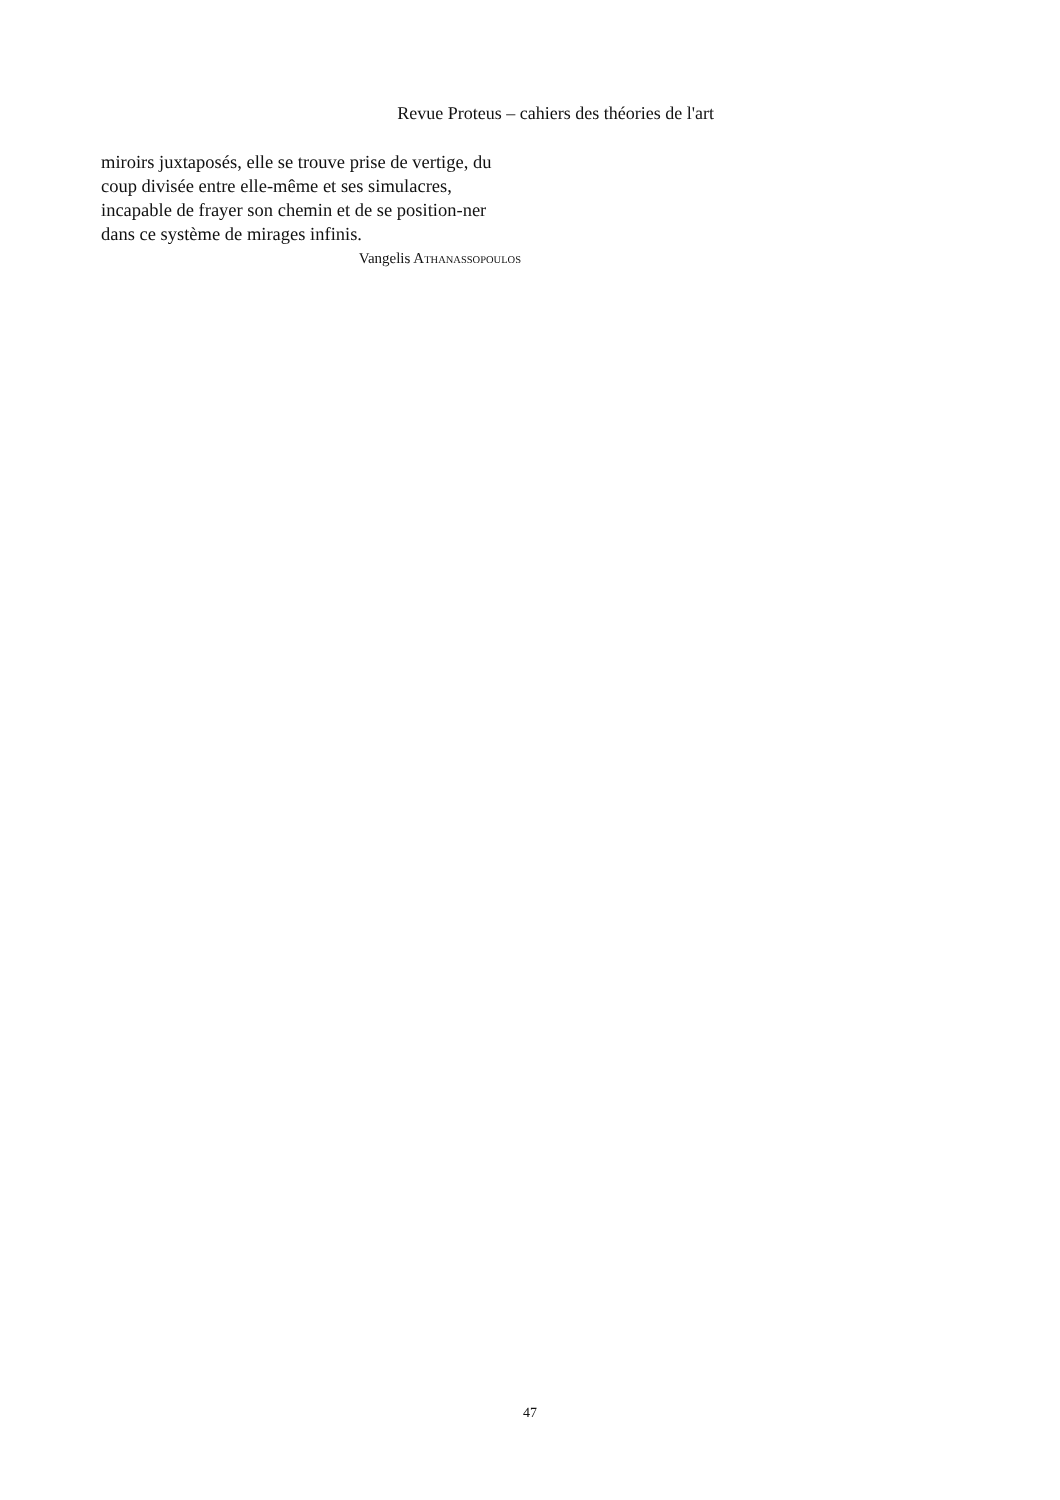Revue Proteus – cahiers des théories de l'art
miroirs juxtaposés, elle se trouve prise de vertige, du coup divisée entre elle-même et ses simulacres, incapable de frayer son chemin et de se position-ner dans ce système de mirages infinis.
Vangelis ATHANASSOPOULOS
47